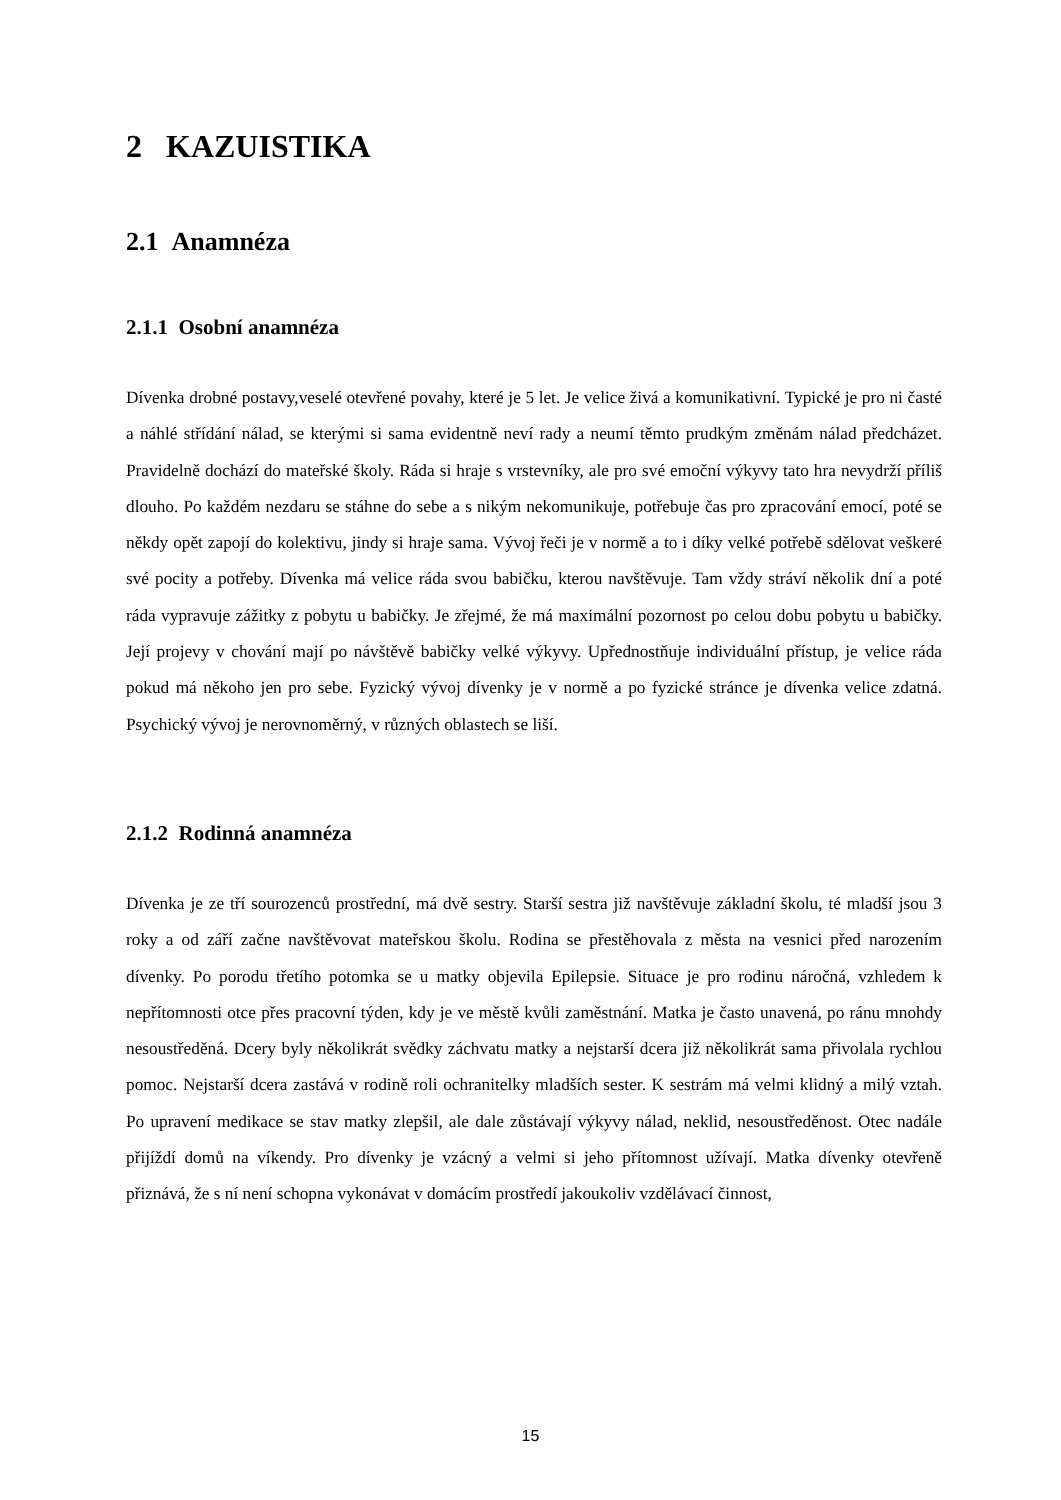2 KAZUISTIKA
2.1 Anamnéza
2.1.1 Osobní anamnéza
Dívenka drobné postavy,veselé otevřené povahy, které je 5 let. Je velice živá a komunikativní. Typické je pro ni časté a náhlé střídání nálad, se kterými si sama evidentně neví rady a neumí těmto prudkým změnám nálad předcházet. Pravidelně dochází do mateřské školy. Ráda si hraje s vrstevníky, ale pro své emoční výkyvy tato hra nevydrží příliš dlouho. Po každém nezdaru se stáhne do sebe a s nikým nekomunikuje, potřebuje čas pro zpracování emocí, poté se někdy opět zapojí do kolektivu, jindy si hraje sama. Vývoj řeči je v normě a to i díky velké potřebě sdělovat veškeré své pocity a potřeby. Dívenka má velice ráda svou babičku, kterou navštěvuje. Tam vždy stráví několik dní a poté ráda vypravuje zážitky z pobytu u babičky. Je zřejmé, že má maximální pozornost po celou dobu pobytu u babičky. Její projevy v chování mají po návštěvě babičky velké výkyvy. Upřednostňuje individuální přístup, je velice ráda pokud má někoho jen pro sebe. Fyzický vývoj dívenky je v normě a po fyzické stránce je dívenka velice zdatná. Psychický vývoj je nerovnoměrný, v různých oblastech se liší.
2.1.2 Rodinná anamnéza
Dívenka je ze tří sourozenců prostřední, má dvě sestry. Starší sestra již navštěvuje základní školu, té mladší jsou 3 roky a od září začne navštěvovat mateřskou školu. Rodina se přestěhovala z města na vesnici před narozením dívenky. Po porodu třetího potomka se u matky objevila Epilepsie. Situace je pro rodinu náročná, vzhledem k nepřítomnosti otce přes pracovní týden, kdy je ve městě kvůli zaměstnání. Matka je často unavená, po ránu mnohdy nesoustředěná. Dcery byly několikrát svědky záchvatu matky a nejstarší dcera již několikrát sama přivolala rychlou pomoc. Nejstarší dcera zastává v rodině roli ochranitelky mladších sester. K sestrám má velmi klidný a milý vztah. Po upravení medikace se stav matky zlepšil, ale dale zůstávají výkyvy nálad, neklid, nesoustředěnost. Otec nadále přijíždí domů na víkendy. Pro dívenky je vzácný a velmi si jeho přítomnost užívají. Matka dívenky otevřeně přiznává, že s ní není schopna vykonávat v domácím prostředí jakoukoliv vzdělávací činnost,
15